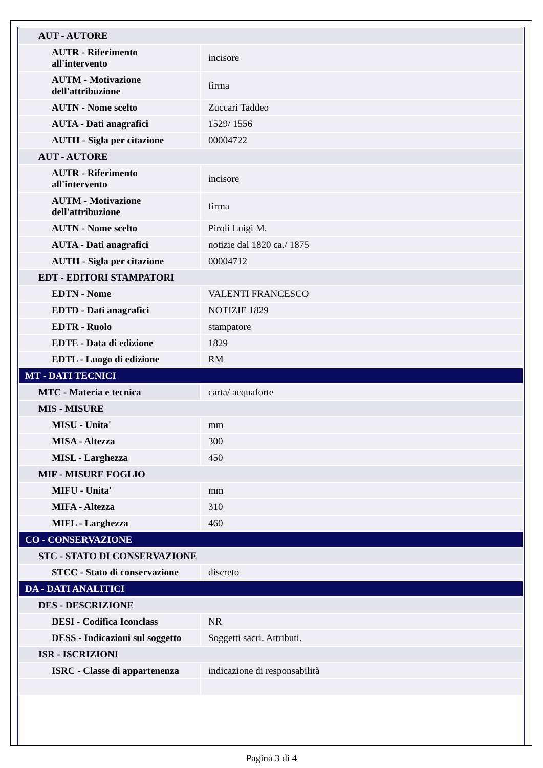| AUT - AUTORE | |
| AUTR - Riferimento all'intervento | incisore |
| AUTM - Motivazione dell'attribuzione | firma |
| AUTN - Nome scelto | Zuccari Taddeo |
| AUTA - Dati anagrafici | 1529/ 1556 |
| AUTH - Sigla per citazione | 00004722 |
| AUT - AUTORE | |
| AUTR - Riferimento all'intervento | incisore |
| AUTM - Motivazione dell'attribuzione | firma |
| AUTN - Nome scelto | Piroli Luigi M. |
| AUTA - Dati anagrafici | notizie dal 1820 ca./ 1875 |
| AUTH - Sigla per citazione | 00004712 |
| EDT - EDITORI STAMPATORI | |
| EDTN - Nome | VALENTI FRANCESCO |
| EDTD - Dati anagrafici | NOTIZIE 1829 |
| EDTR - Ruolo | stampatore |
| EDTE - Data di edizione | 1829 |
| EDTL - Luogo di edizione | RM |
| MT - DATI TECNICI | |
| MTC - Materia e tecnica | carta/ acquaforte |
| MIS - MISURE | |
| MISU - Unita' | mm |
| MISA - Altezza | 300 |
| MISL - Larghezza | 450 |
| MIF - MISURE FOGLIO | |
| MIFU - Unita' | mm |
| MIFA - Altezza | 310 |
| MIFL - Larghezza | 460 |
| CO - CONSERVAZIONE | |
| STC - STATO DI CONSERVAZIONE | |
| STCC - Stato di conservazione | discreto |
| DA - DATI ANALITICI | |
| DES - DESCRIZIONE | |
| DESI - Codifica Iconclass | NR |
| DESS - Indicazioni sul soggetto | Soggetti sacri. Attributi. |
| ISR - ISCRIZIONI | |
| ISRC - Classe di appartenenza | indicazione di responsabilità |
Pagina 3 di 4